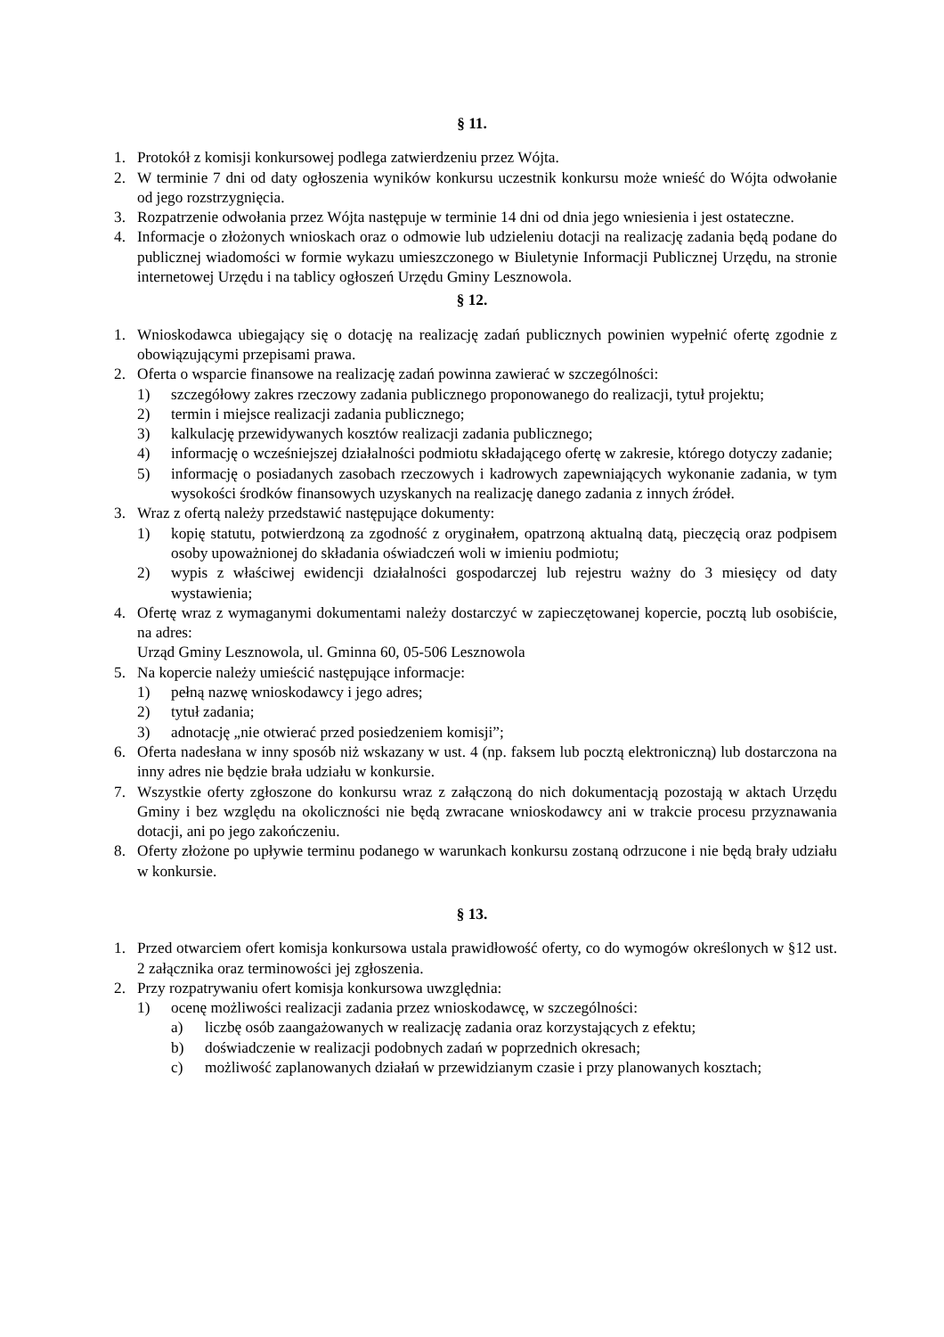§ 11.
1. Protokół z komisji konkursowej podlega zatwierdzeniu przez Wójta.
2. W terminie 7 dni od daty ogłoszenia wyników konkursu uczestnik konkursu może wnieść do Wójta odwołanie od jego rozstrzygnięcia.
3. Rozpatrzenie odwołania przez Wójta następuje w terminie 14 dni od dnia jego wniesienia i jest ostateczne.
4. Informacje o złożonych wnioskach oraz o odmowie lub udzieleniu dotacji na realizację zadania będą podane do publicznej wiadomości w formie wykazu umieszczonego w Biuletynie Informacji Publicznej Urzędu, na stronie internetowej Urzędu i na tablicy ogłoszeń Urzędu Gminy Lesznowola.
§ 12.
1. Wnioskodawca ubiegający się o dotację na realizację zadań publicznych powinien wypełnić ofertę zgodnie z obowiązującymi przepisami prawa.
2. Oferta o wsparcie finansowe na realizację zadań powinna zawierać w szczególności:
1) szczegółowy zakres rzeczowy zadania publicznego proponowanego do realizacji, tytuł projektu;
2) termin i miejsce realizacji zadania publicznego;
3) kalkulację przewidywanych kosztów realizacji zadania publicznego;
4) informację o wcześniejszej działalności podmiotu składającego ofertę w zakresie, którego dotyczy zadanie;
5) informację o posiadanych zasobach rzeczowych i kadrowych zapewniających wykonanie zadania, w tym wysokości środków finansowych uzyskanych na realizację danego zadania z innych źródeł.
3. Wraz z ofertą należy przedstawić następujące dokumenty:
1) kopię statutu, potwierdzoną za zgodność z oryginałem, opatrzoną aktualną datą, pieczęcią oraz podpisem osoby upoważnionej do składania oświadczeń woli w imieniu podmiotu;
2) wypis z właściwej ewidencji działalności gospodarczej lub rejestru ważny do 3 miesięcy od daty wystawienia;
4. Ofertę wraz z wymaganymi dokumentami należy dostarczyć w zapieczętowanej kopercie, pocztą lub osobiście, na adres:
Urząd Gminy Lesznowola, ul. Gminna 60, 05-506 Lesznowola
5. Na kopercie należy umieścić następujące informacje:
1) pełną nazwę wnioskodawcy i jego adres;
2) tytuł zadania;
3) adnotację „nie otwierać przed posiedzeniem komisji”;
6. Oferta nadesłana w inny sposób niż wskazany w ust. 4 (np. faksem lub pocztą elektroniczną) lub dostarczona na inny adres nie będzie brała udziału w konkursie.
7. Wszystkie oferty zgłoszone do konkursu wraz z załączoną do nich dokumentacją pozostają w aktach Urzędu Gminy i bez względu na okoliczności nie będą zwracane wnioskodawcy ani w trakcie procesu przyznawania dotacji, ani po jego zakończeniu.
8. Oferty złożone po upływie terminu podanego w warunkach konkursu zostaną odrzucone i nie będą brały udziału w konkursie.
§ 13.
1. Przed otwarciem ofert komisja konkursowa ustala prawidłowość oferty, co do wymogów określonych w §12 ust. 2 załącznika oraz terminowości jej zgłoszenia.
2. Przy rozpatrywaniu ofert komisja konkursowa uwzględnia:
1) ocenę możliwości realizacji zadania przez wnioskodawcę, w szczególności:
a) liczbę osób zaangażowanych w realizację zadania oraz korzystających z efektu;
b) doświadczenie w realizacji podobnych zadań w poprzednich okresach;
c) możliwość zaplanowanych działań w przewidzianym czasie i przy planowanych kosztach;